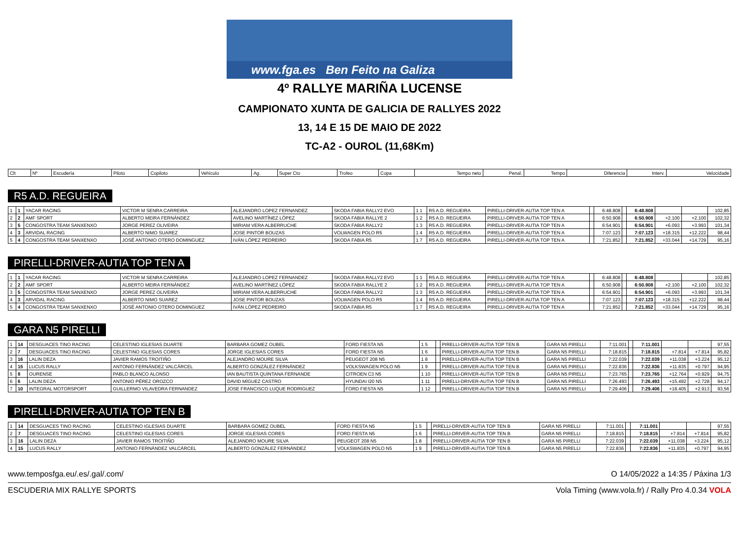www.fga.es Ben Feito na Galiza
4º RALLYE MARIÑA LUCENSE
CAMPIONATO XUNTA DE GALICIA DE RALLYES 2022
13, 14 E 15 DE MAIO DE 2022
TC-A2 - OUROL (11,68Km)
| Clt | Nº | Escudería | Piloto | Copiloto | Vehículo | Ag. | Super Cto | Trofeo | Copa | Tempo neto | Penal. | Tempo | Diferencia | Interv. | Velocidade |
| --- | --- | --- | --- | --- | --- | --- | --- | --- | --- | --- | --- | --- | --- | --- | --- |
R5 A.D. REGUEIRA
| 1 | 1 | YACAR RACING | VICTOR M SENRA CARREIRA | ALEJANDRO LOPEZ FERNANDEZ | SKODA FABIA RALLY2 EVO | 1 1 | R5 A.D. REGUEIRA | PIRELLI-DRIVER-AUTIA TOP TEN A | | 6:48.808 | | 6:48.808 | | | 102,85 |
| 2 | 2 | AMF SPORT | ALBERTO MEIRA FERNÁNDEZ | AVELINO MARTÍNEZ LÓPEZ | SKODA FABIA RALLYE 2 | 1 2 | R5 A.D. REGUEIRA | PIRELLI-DRIVER-AUTIA TOP TEN A | | 6:50.908 | | 6:50.908 | +2.100 | +2.100 | 102,32 |
| 3 | 5 | CONGOSTRA TEAM SANXENXO | JORGE PEREZ OLIVEIRA | MIRIAM VERA ALBERRUCHE | SKODA FABIA RALLY2 | 1 3 | R5 A.D. REGUEIRA | PIRELLI-DRIVER-AUTIA TOP TEN A | | 6:54.901 | | 6:54.901 | +6.093 | +3.993 | 101,34 |
| 4 | 3 | ARVIDAL RACING | ALBERTO NIMO SUAREZ | JOSE PINTOR BOUZAS | VOLWAGEN POLO R5 | 1 4 | R5 A.D. REGUEIRA | PIRELLI-DRIVER-AUTIA TOP TEN A | | 7:07.123 | | 7:07.123 | +18.315 | +12.222 | 98,44 |
| 5 | 4 | CONGOSTRA TEAM SANXENXO | JOSÉ ANTONIO OTERO DOMINGUEZ | IVÁN LÓPEZ PEDREIRO | SKODA FABIA R5 | 1 7 | R5 A.D. REGUEIRA | PIRELLI-DRIVER-AUTIA TOP TEN A | | 7:21.852 | | 7:21.852 | +33.044 | +14.729 | 95,16 |
PIRELLI-DRIVER-AUTIA TOP TEN A
| 1 | 1 | YACAR RACING | VICTOR M SENRA CARREIRA | ALEJANDRO LOPEZ FERNANDEZ | SKODA FABIA RALLY2 EVO | 1 1 | R5 A.D. REGUEIRA | PIRELLI-DRIVER-AUTIA TOP TEN A | | 6:48.808 | | 6:48.808 | | | 102,85 |
| 2 | 2 | AMF SPORT | ALBERTO MEIRA FERNÁNDEZ | AVELINO MARTÍNEZ LÓPEZ | SKODA FABIA RALLYE 2 | 1 2 | R5 A.D. REGUEIRA | PIRELLI-DRIVER-AUTIA TOP TEN A | | 6:50.908 | | 6:50.908 | +2.100 | +2.100 | 102,32 |
| 3 | 5 | CONGOSTRA TEAM SANXENXO | JORGE PEREZ OLIVEIRA | MIRIAM VERA ALBERRUCHE | SKODA FABIA RALLY2 | 1 3 | R5 A.D. REGUEIRA | PIRELLI-DRIVER-AUTIA TOP TEN A | | 6:54.901 | | 6:54.901 | +6.093 | +3.993 | 101,34 |
| 4 | 3 | ARVIDAL RACING | ALBERTO NIMO SUAREZ | JOSE PINTOR BOUZAS | VOLWAGEN POLO R5 | 1 4 | R5 A.D. REGUEIRA | PIRELLI-DRIVER-AUTIA TOP TEN A | | 7:07.123 | | 7:07.123 | +18.315 | +12.222 | 98,44 |
| 5 | 4 | CONGOSTRA TEAM SANXENXO | JOSÉ ANTONIO OTERO DOMINGUEZ | IVÁN LÓPEZ PEDREIRO | SKODA FABIA R5 | 1 7 | R5 A.D. REGUEIRA | PIRELLI-DRIVER-AUTIA TOP TEN A | | 7:21.852 | | 7:21.852 | +33.044 | +14.729 | 95,16 |
GARA N5 PIRELLI
| 1 | 14 | DESGUACES TINO RACING | CELESTINO IGLESIAS DUARTE | BARBARA GOMEZ OUBEL | FORD FIESTA N5 | 1 5 | | PIRELLI-DRIVER-AUTIA TOP TEN B | GARA N5 PIRELLI | 7:11.001 | | 7:11.001 | | | 97,55 |
| 2 | 7 | DESGUACES TINO RACING | CELESTINO IGLESIAS CORES | JORGE IGLESIAS CORES | FORD FIESTA N5 | 1 6 | | PIRELLI-DRIVER-AUTIA TOP TEN B | GARA N5 PIRELLI | 7:18.815 | | 7:18.815 | +7.814 | +7.814 | 95,82 |
| 3 | 16 | LALIN DEZA | JAVIER RAMOS TROITIÑO | ALEJANDRO MOURE SILVA | PEUGEOT 208 N5 | 1 8 | | PIRELLI-DRIVER-AUTIA TOP TEN B | GARA N5 PIRELLI | 7:22.039 | | 7:22.039 | +11.038 | +3.224 | 95,12 |
| 4 | 15 | LUCUS RALLY | ANTONIO FERNÁNDEZ VALCÁRCEL | ALBERTO GONZÁLEZ FERNÁNDEZ | VOLKSWAGEN POLO N5 | 1 9 | | PIRELLI-DRIVER-AUTIA TOP TEN B | GARA N5 PIRELLI | 7:22.836 | | 7:22.836 | +11.835 | +0.797 | 94,95 |
| 5 | 8 | OURENSE | PABLO BLANCO ALONSO | IAN BAUTISTA QUINTANA FERNANDE | CITROEN C3 N5 | 1 10 | | PIRELLI-DRIVER-AUTIA TOP TEN B | GARA N5 PIRELLI | 7:23.765 | | 7:23.765 | +12.764 | +0.929 | 94,75 |
| 6 | 6 | LALIN DEZA | ANTONIO PÉREZ OROZCO | DAVID MÍGUEZ CASTRO | HYUNDAI I20 N5 | 1 11 | | PIRELLI-DRIVER-AUTIA TOP TEN B | GARA N5 PIRELLI | 7:26.493 | | 7:26.493 | +15.492 | +2.728 | 94,17 |
| 7 | 10 | INTEGRAL MOTORSPORT | GUILLERMO VILAVEDRA FERNANDEZ | JOSE FRANCISCO LUQUE RODRIGUEZ | FORD FIESTA N5 | 1 12 | | PIRELLI-DRIVER-AUTIA TOP TEN B | GARA N5 PIRELLI | 7:29.406 | | 7:29.406 | +18.405 | +2.913 | 93,56 |
PIRELLI-DRIVER-AUTIA TOP TEN B
| 1 | 14 | DESGUACES TINO RACING | CELESTINO IGLESIAS DUARTE | BARBARA GOMEZ OUBEL | FORD FIESTA N5 | 1 5 | | PIRELLI-DRIVER-AUTIA TOP TEN B | GARA N5 PIRELLI | 7:11.001 | | 7:11.001 | | | 97,55 |
| 2 | 7 | DESGUACES TINO RACING | CELESTINO IGLESIAS CORES | JORGE IGLESIAS CORES | FORD FIESTA N5 | 1 6 | | PIRELLI-DRIVER-AUTIA TOP TEN B | GARA N5 PIRELLI | 7:18.815 | | 7:18.815 | +7.814 | +7.814 | 95,82 |
| 3 | 16 | LALIN DEZA | JAVIER RAMOS TROITIÑO | ALEJANDRO MOURE SILVA | PEUGEOT 208 N5 | 1 8 | | PIRELLI-DRIVER-AUTIA TOP TEN B | GARA N5 PIRELLI | 7:22.039 | | 7:22.039 | +11.038 | +3.224 | 95,12 |
| 4 | 15 | LUCUS RALLY | ANTONIO FERNÁNDEZ VALCÁRCEL | ALBERTO GONZÁLEZ FERNÁNDEZ | VOLKSWAGEN POLO N5 | 1 9 | | PIRELLI-DRIVER-AUTIA TOP TEN B | GARA N5 PIRELLI | 7:22.836 | | 7:22.836 | +11.835 | +0.797 | 94,95 |
www.temposfga.eu/.es/.gal/.com/ O 14/05/2022 a 14:35 / Páxina 1/3
ESCUDERIA MIX RALLYE SPORTS Vola Timing (www.vola.fr) / Rally Pro 4.0.34 VOLA